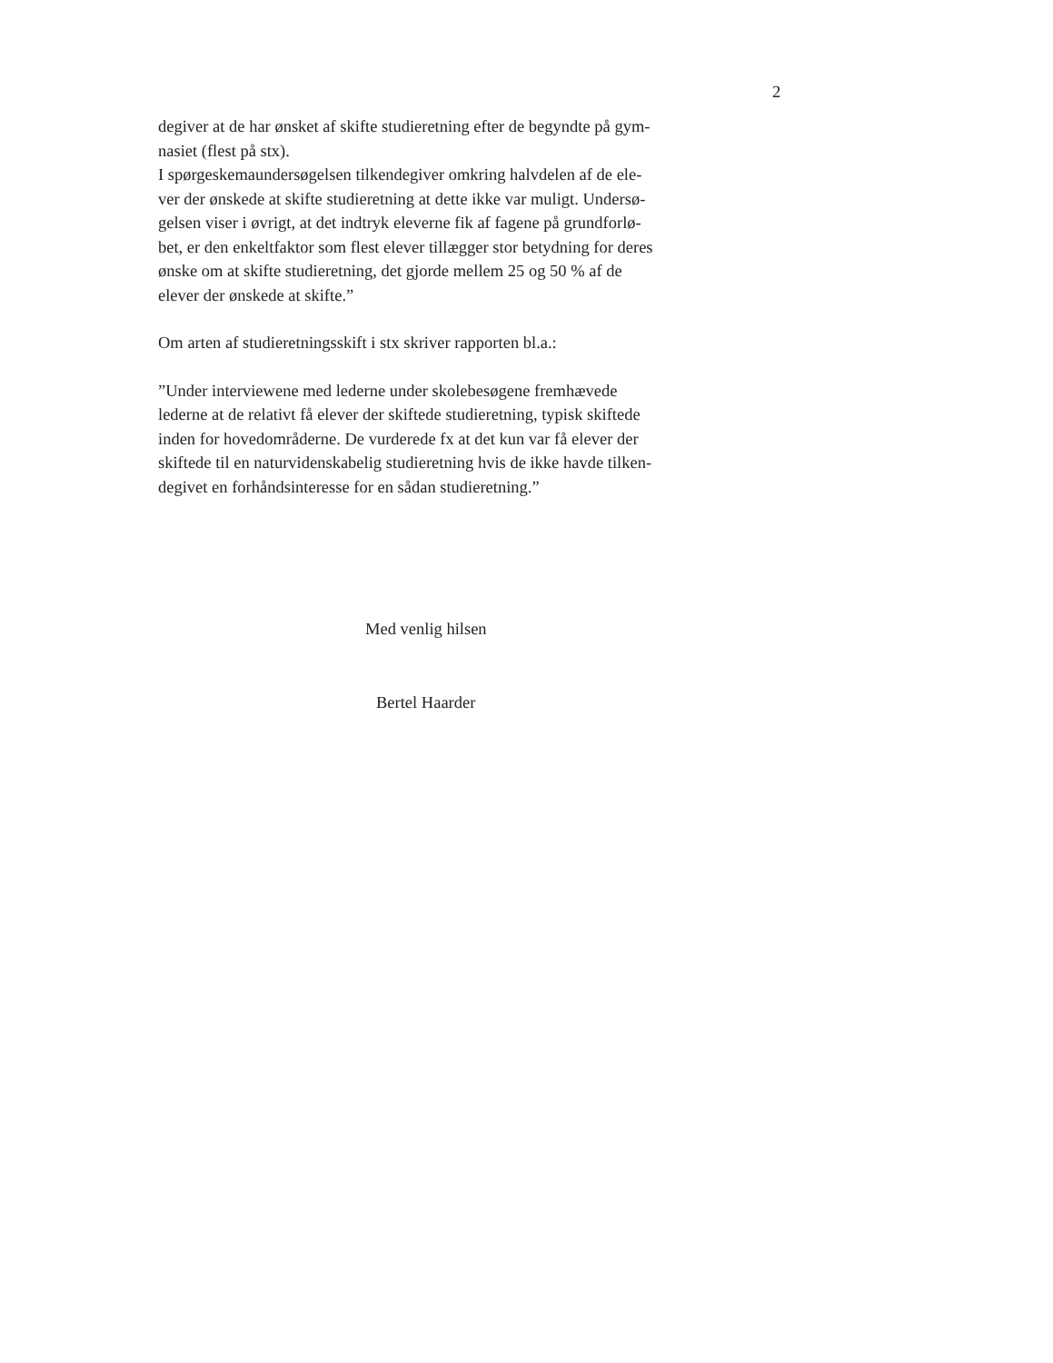2
degiver at de har ønsket af skifte studieretning efter de begyndte på gym-
nasiet (flest på stx).
I spørgeskemaundersøgelsen tilkendegiver omkring halvdelen af de ele-
ver der ønskede at skifte studieretning at dette ikke var muligt. Undersø-
gelsen viser i øvrigt, at det indtryk eleverne fik af fagene på grundforlø-
bet, er den enkeltfaktor som flest elever tillægger stor betydning for deres
ønske om at skifte studieretning, det gjorde mellem 25 og 50 % af de
elever der ønskede at skifte.”
Om arten af studieretningsskift i stx skriver rapporten bl.a.:
”Under interviewene med lederne under skolebesøgene fremhævede
lederne at de relativt få elever der skiftede studieretning, typisk skiftede
inden for hovedområderne. De vurderede fx at det kun var få elever der
skiftede til en naturvidenskabelig studieretning hvis de ikke havde tilken-
degivet en forhåndsinteresse for en sådan studieretning.”
Med venlig hilsen
Bertel Haarder